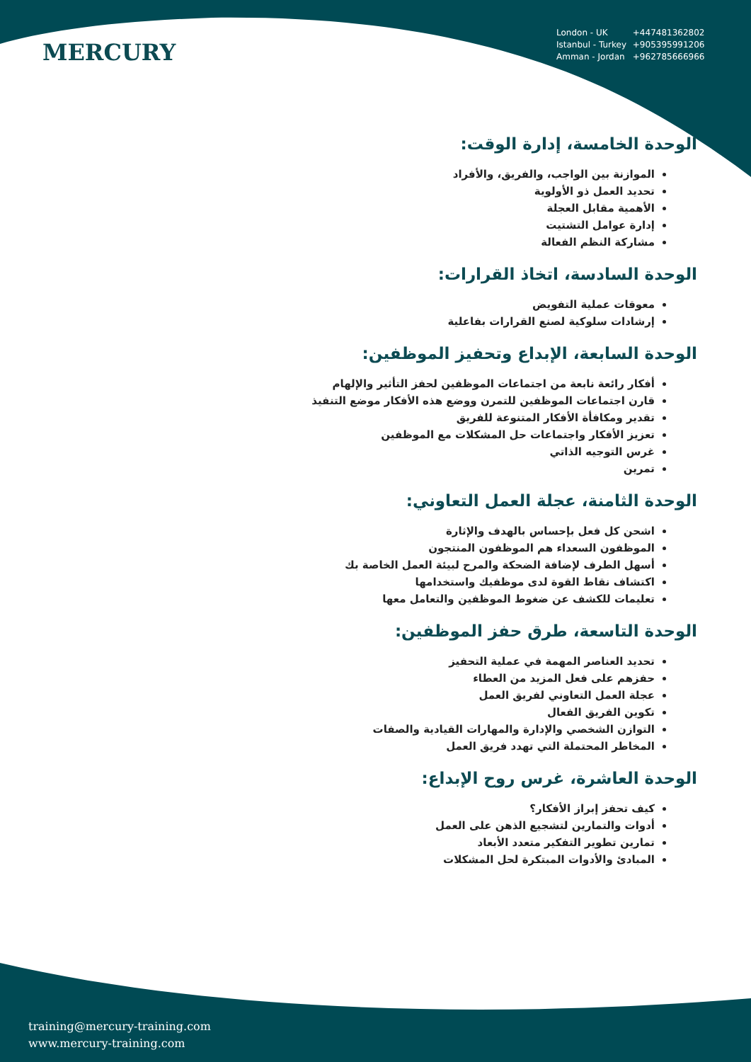MERCURY
London - UK +447481362802
Istanbul - Turkey +905395991206
Amman - Jordan +962785666966
الوحدة الخامسة، إدارة الوقت:
الموازنة بين الواجب، والفريق، والأفراد
تحديد العمل ذو الأولوية
الأهمية مقابل العجلة
إدارة عوامل التشتيت
مشاركة النظم الفعالة
الوحدة السادسة، اتخاذ القرارات:
معوقات عملية التفويض
إرشادات سلوكية لصنع القرارات بفاعلية
الوحدة السابعة، الإبداع وتحفيز الموظفين:
أفكار رائعة نابعة من اجتماعات الموظفين لحفز التأثير والإلهام
قارن اجتماعات الموظفين للتمرن ووضع هذه الأفكار موضع التنفيذ
تقدير ومكافأة الأفكار المتنوعة للفريق
تعزيز الأفكار واجتماعات حل المشكلات مع الموظفين
غرس التوجيه الذاتي
تمرين
الوحدة الثامنة، عجلة العمل التعاوني:
اشحن كل فعل بإحساس بالهدف والإثارة
الموظفون السعداء هم الموظفون المنتجون
أسهل الطرف لإضافة الضحكة والمرح لبيئة العمل الخاصة بك
اكتشاف نقاط القوة لدى موظفيك واستخدامها
تعليمات للكشف عن ضغوط الموظفين والتعامل معها
الوحدة التاسعة، طرق حفز الموظفين:
تحديد العناصر المهمة في عملية التحفيز
حفزهم على فعل المزيد من العطاء
عجلة العمل التعاوني لفريق العمل
تكوين الفريق الفعال
التوازن الشخصي والإدارة والمهارات القيادية والصفات
المخاطر المحتملة التي تهدد فريق العمل
الوحدة العاشرة، غرس روح الإبداع:
كيف تحفز إبراز الأفكار؟
أدوات والتمارين لتشجيع الذهن على العمل
تمارين تطوير التفكير متعدد الأبعاد
المبادئ والأدوات المبتكرة لحل المشكلات
training@mercury-training.com
www.mercury-training.com